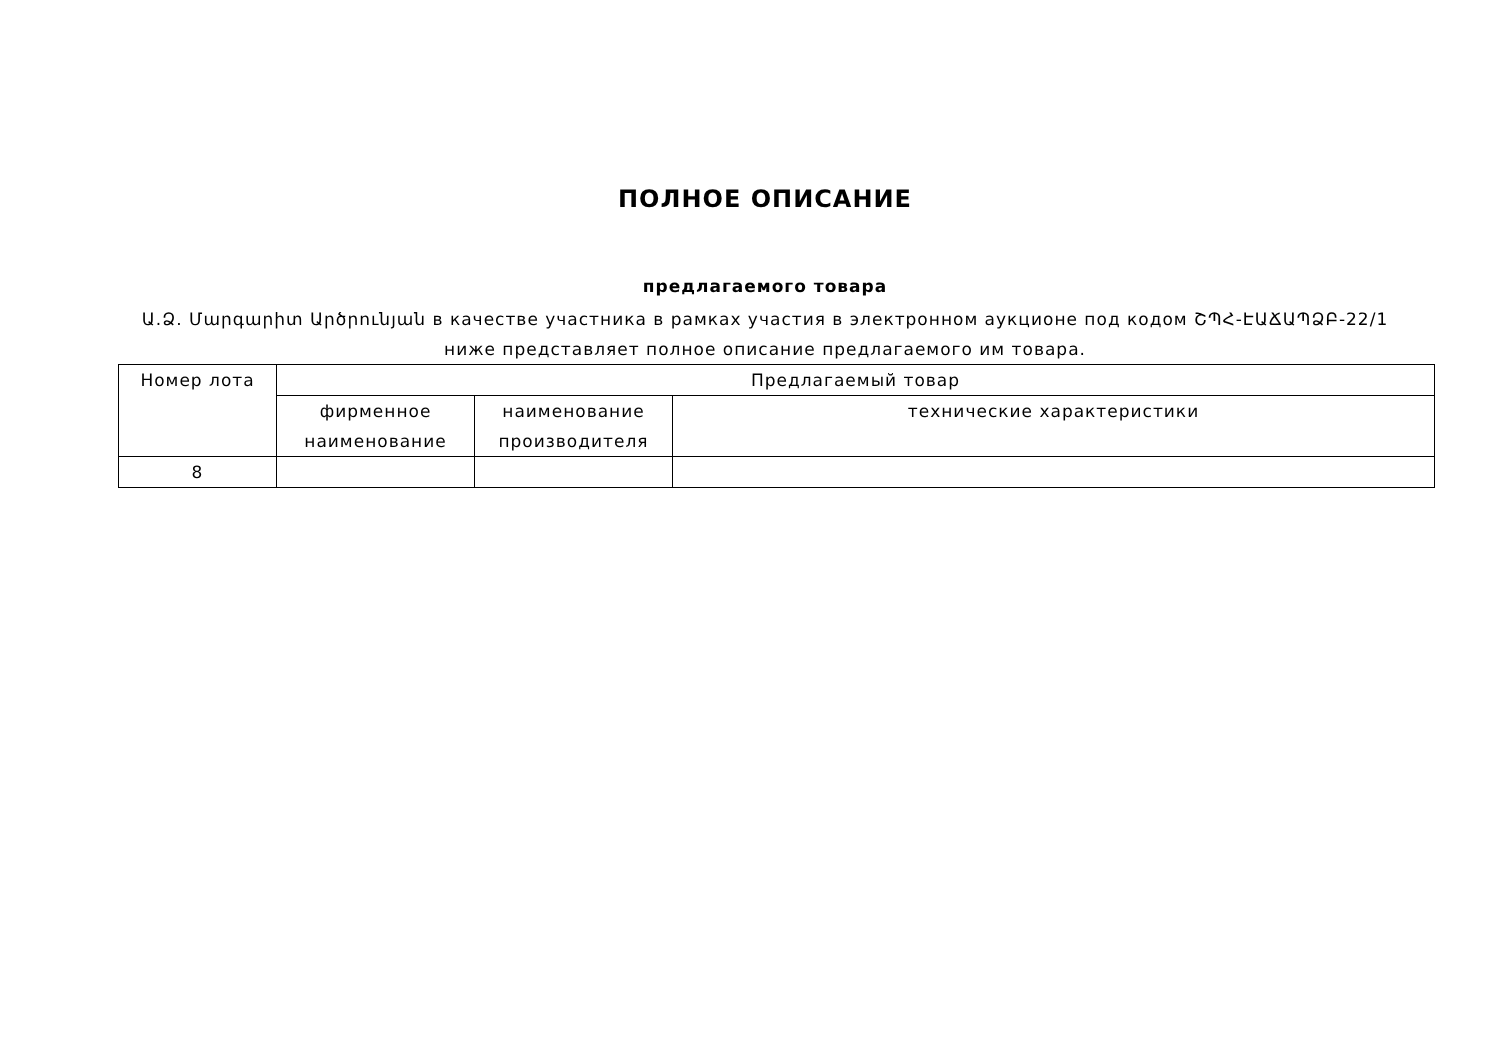ПОЛНОЕ ОПИСАНИЕ
предлагаемого товара
Ա.Ձ. Մարգարիտ Արծրունյան в качестве участника в рамках участия в электронном аукционе под кодом ՇՊՀ-ԷԱՃԱՊՁԲ-22/1
ниже представляет полное описание предлагаемого им товара.
| Номер лота | Предлагаемый товар | | |
| --- | --- | --- | --- |
| | фирменное наименование | наименование производителя | технические характеристики |
| 8 | | | |